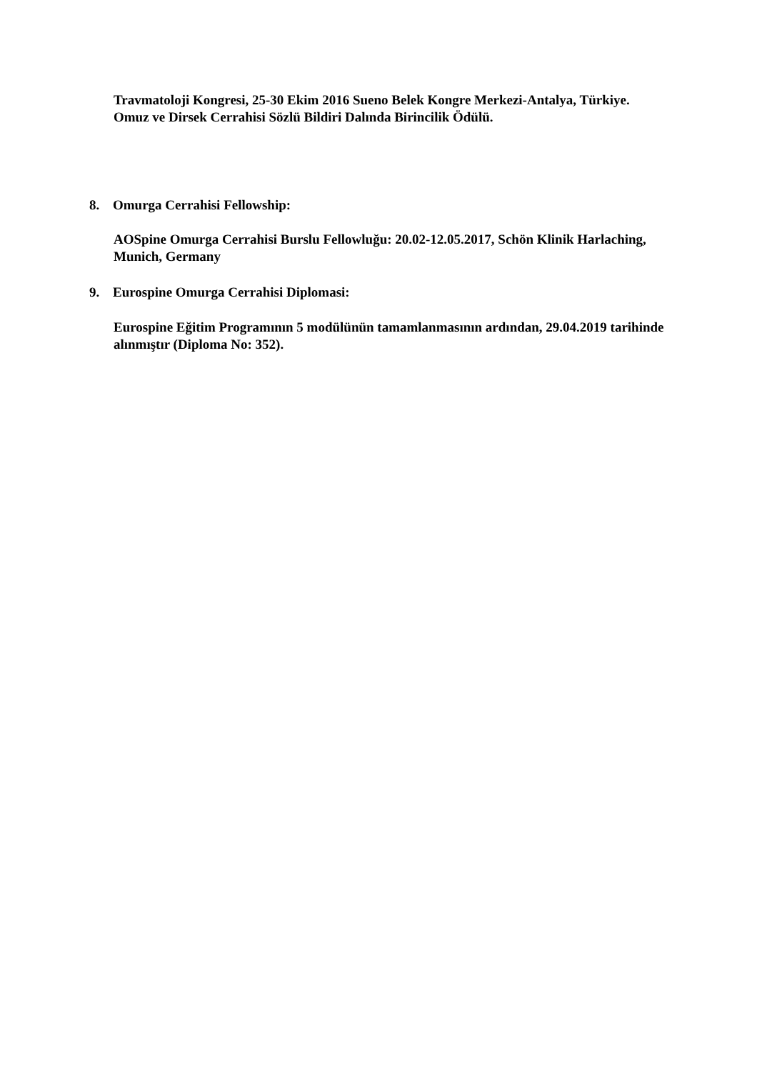Travmatoloji Kongresi, 25-30 Ekim 2016 Sueno Belek Kongre Merkezi-Antalya, Türkiye.
Omuz ve Dirsek Cerrahisi Sözlü Bildiri Dalında Birincilik Ödülü.
8. Omurga Cerrahisi Fellowship:
AOSpine Omurga Cerrahisi Burslu Fellowluğu: 20.02-12.05.2017, Schön Klinik Harlaching, Munich, Germany
9. Eurospine Omurga Cerrahisi Diplomasi:
Eurospine Eğitim Programının 5 modülünün tamamlanmasının ardından, 29.04.2019 tarihinde alınmıştır (Diploma No: 352).